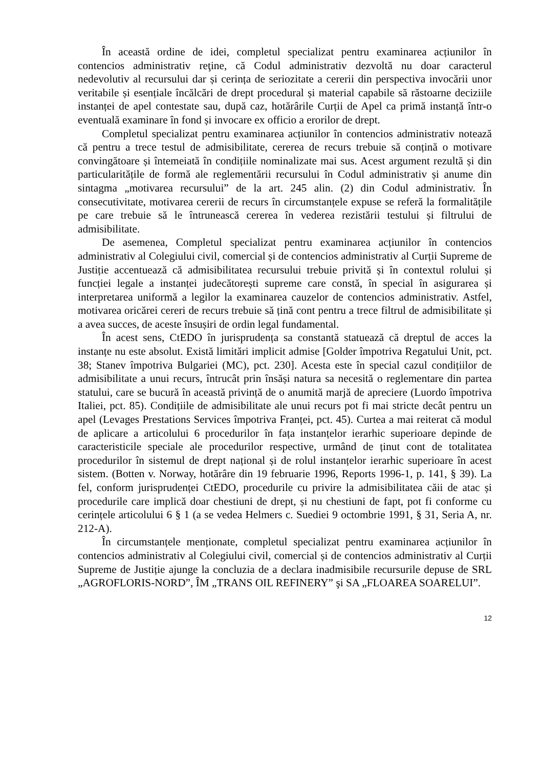În această ordine de idei, completul specializat pentru examinarea acțiunilor în contencios administrativ reţine, că Codul administrativ dezvoltă nu doar caracterul nedevolutiv al recursului dar și cerința de seriozitate a cererii din perspectiva invocării unor veritabile și esențiale încălcări de drept procedural și material capabile să răstoarne deciziile instanței de apel contestate sau, după caz, hotărârile Curții de Apel ca primă instanță într-o eventuală examinare în fond și invocare ex officio a erorilor de drept.
Completul specializat pentru examinarea acțiunilor în contencios administrativ notează că pentru a trece testul de admisibilitate, cererea de recurs trebuie să conțină o motivare convingătoare și întemeiată în condițiile nominalizate mai sus. Acest argument rezultă și din particularitățile de formă ale reglementării recursului în Codul administrativ și anume din sintagma „motivarea recursului” de la art. 245 alin. (2) din Codul administrativ. În consecutivitate, motivarea cererii de recurs în circumstanțele expuse se referă la formalitățile pe care trebuie să le întrunească cererea în vederea rezistării testului și filtrului de admisibilitate.
De asemenea, Completul specializat pentru examinarea acțiunilor în contencios administrativ al Colegiului civil, comercial și de contencios administrativ al Curții Supreme de Justiție accentuează că admisibilitatea recursului trebuie privită și în contextul rolului și funcției legale a instanței judecătorești supreme care constă, în special în asigurarea și interpretarea uniformă a legilor la examinarea cauzelor de contencios administrativ. Astfel, motivarea oricărei cereri de recurs trebuie să țină cont pentru a trece filtrul de admisibilitate și a avea succes, de aceste însușiri de ordin legal fundamental.
În acest sens, CtEDO în jurisprudența sa constantă statuează că dreptul de acces la instanțe nu este absolut. Există limitări implicit admise [Golder împotriva Regatului Unit, pct. 38; Stanev împotriva Bulgariei (MC), pct. 230]. Acesta este în special cazul condițiilor de admisibilitate a unui recurs, întrucât prin însăși natura sa necesită o reglementare din partea statului, care se bucură în această privință de o anumită marjă de apreciere (Luordo împotriva Italiei, pct. 85). Condițiile de admisibilitate ale unui recurs pot fi mai stricte decât pentru un apel (Levages Prestations Services împotriva Franței, pct. 45). Curtea a mai reiterat că modul de aplicare a articolului 6 procedurilor în fața instanțelor ierarhic superioare depinde de caracteristicile speciale ale procedurilor respective, urmând de ținut cont de totalitatea procedurilor în sistemul de drept național și de rolul instanțelor ierarhic superioare în acest sistem. (Botten v. Norway, hotărâre din 19 februarie 1996, Reports 1996-1, p. 141, § 39). La fel, conform jurisprudenței CtEDO, procedurile cu privire la admisibilitatea căii de atac și procedurile care implică doar chestiuni de drept, și nu chestiuni de fapt, pot fi conforme cu cerințele articolului 6 § 1 (a se vedea Helmers c. Suediei 9 octombrie 1991, § 31, Seria A, nr. 212-A).
În circumstanțele menționate, completul specializat pentru examinarea acțiunilor în contencios administrativ al Colegiului civil, comercial și de contencios administrativ al Curții Supreme de Justiție ajunge la concluzia de a declara inadmisibile recursurile depuse de SRL „AGROFLORIS-NORD”, ÎM „TRANS OIL REFINERY” şi SA „FLOAREA SOARELUI”.
12